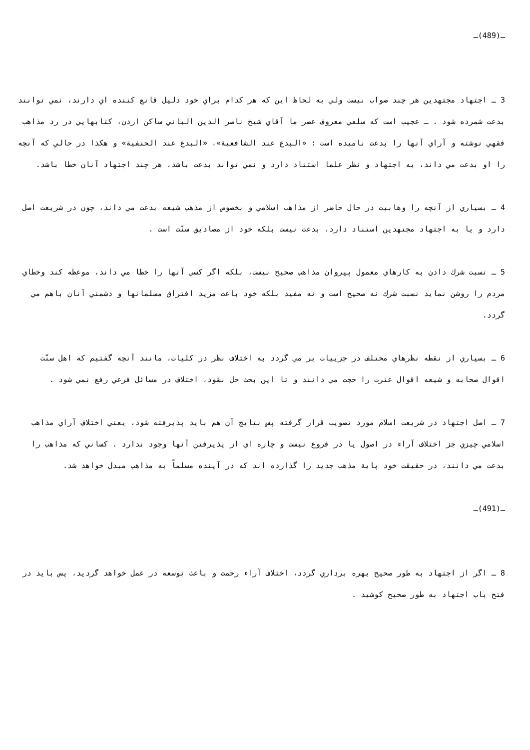ـ(489)ـ
3 ـ اجتهاد مجتهدين هر چند صواب نيست ولي به لحاظ اين كه هر كدام براي خود دليل قانع كننده اي دارند، نمي توانند بدعت شمرده شود . ـ عجيب است كه سلفي معروف عصر ما آقاي شيخ ناصر الدين الباني ساكن اردن، كتابهايي در رد مذاهب فقهي نوشته و آراي آنها را بدعت ناميده است : «البدع عند الشافعية»، «البدع عند الحنفية» و هكذا در حالي كه آنچه را او بدعت مي داند، به اجتهاد و نظر علما استناد دارد و نمي تواند بدعت باشد، هر چند اجتهاد آنان خطا باشد.
4 ـ بسياري از آنچه را وهابيت در حال حاضر از مذاهب اسلامي و بخصوص از مذهب شيعه بدعت مي داند، چون در شريعت اصل دارد و يا به اجتهاد مجتهدين استناد دارد، بدعت نيست بلكه خود از مصاديق سنّت است .
5 ـ نسبت شرك دادن به كارهاي معمول پيروان مذاهب صحيح نيست، بلكه اگر كسي آنها را خطا مي داند، موعظه كند وخطاي مردم را روشن نمايد نسبت شرك نه صحيح است و نه مفيد بلكه خود باعث مزيد افتراق مسلمانها و دشمني آنان باهم مي گردد.
6 ـ بسياري از نقطه نظرهاي مختلف در جزييات بر مي گردد به اختلاف نظر در كليات، مانند آنچه گفتيم كه اهل سنّت اقوال صحابه و شيعه اقوال عترت را حجت مي دانند و تا اين بحث حل نشود، اختلاف در مسائل فرعي رفع نمي شود .
7 ـ اصل اجتهاد در شريعت اسلام مورد تصويب قرار گرفته پس نتايج آن هم بايد پذيرفته شود، يعني اختلاف آراي مذاهب اسلامي چيزي جز اختلاف آراء در اصول يا در فروع نيست و چاره اي از پذيرفتن آنها وجود ندارد . كساني كه مذاهب را بدعت مي دانند، در حقيقت خود پاية مذهب جديد را گذارده اند كه در آينده مسلماً به مذاهب مبدل خواهد شد.
ـ(491)ـ
8 ـ اگر از اجتهاد به طور صحيح بهره برداري گردد، اختلاف آراء رحمت و باعث توسعه در عمل خواهد گرديد، پس بايد در فتح باب اجتهاد به طور صحيح كوشيد .